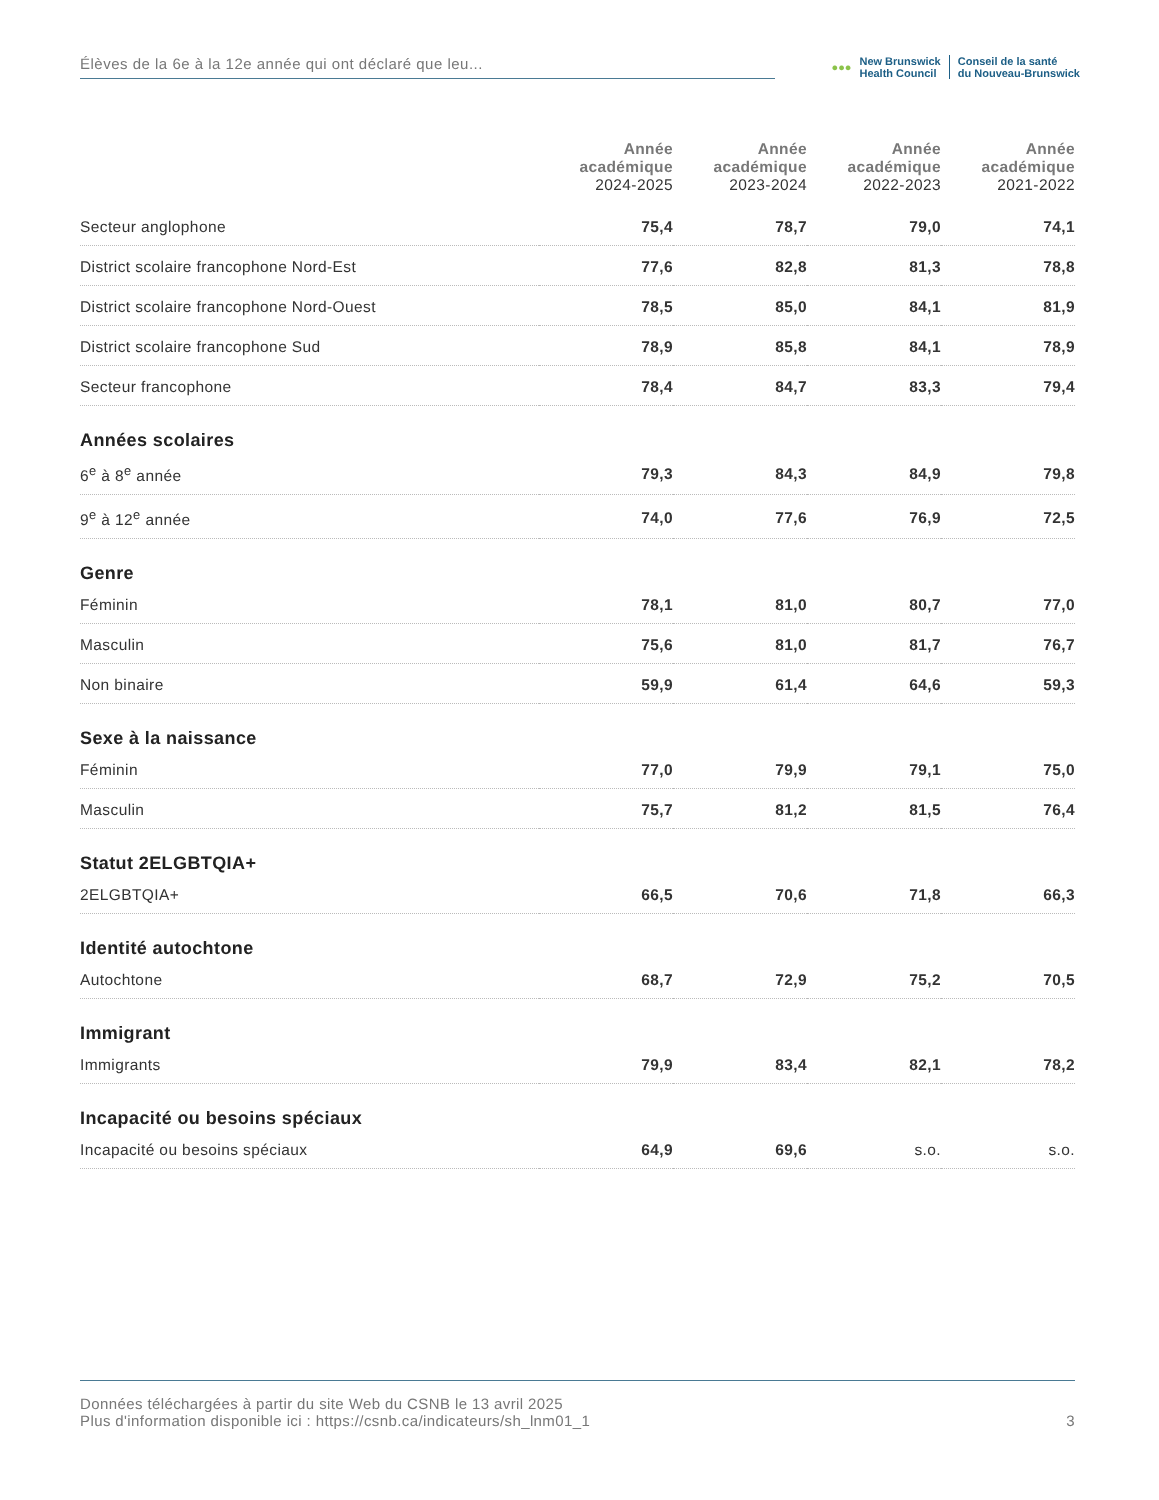Élèves de la 6e à la 12e année qui ont déclaré que leu...
●●●
New Brunswick
Health Council
Conseil de la santé
du Nouveau-Brunswick
| | Année académique 2024-2025 | Année académique 2023-2024 | Année académique 2022-2023 | Année académique 2021-2022 |
| --- | --- | --- | --- | --- |
| Secteur anglophone | 75,4 | 78,7 | 79,0 | 74,1 |
| District scolaire francophone Nord-Est | 77,6 | 82,8 | 81,3 | 78,8 |
| District scolaire francophone Nord-Ouest | 78,5 | 85,0 | 84,1 | 81,9 |
| District scolaire francophone Sud | 78,9 | 85,8 | 84,1 | 78,9 |
| Secteur francophone | 78,4 | 84,7 | 83,3 | 79,4 |
| Années scolaires | | | | |
| 6<sup>e</sup> à 8<sup>e</sup> année | 79,3 | 84,3 | 84,9 | 79,8 |
| 9<sup>e</sup> à 12<sup>e</sup> année | 74,0 | 77,6 | 76,9 | 72,5 |
| Genre | | | | |
| Féminin | 78,1 | 81,0 | 80,7 | 77,0 |
| Masculin | 75,6 | 81,0 | 81,7 | 76,7 |
| Non binaire | 59,9 | 61,4 | 64,6 | 59,3 |
| Sexe à la naissance | | | | |
| Féminin | 77,0 | 79,9 | 79,1 | 75,0 |
| Masculin | 75,7 | 81,2 | 81,5 | 76,4 |
| Statut 2ELGBTQIA+ | | | | |
| 2ELGBTQIA+ | 66,5 | 70,6 | 71,8 | 66,3 |
| Identité autochtone | | | | |
| Autochtone | 68,7 | 72,9 | 75,2 | 70,5 |
| Immigrant | | | | |
| Immigrants | 79,9 | 83,4 | 82,1 | 78,2 |
| Incapacité ou besoins spéciaux | | | | |
| Incapacité ou besoins spéciaux | 64,9 | 69,6 | s.o. | s.o. |
Données téléchargées à partir du site Web du CSNB le 13 avril 2025
Plus d'information disponible ici : https://csnb.ca/indicateurs/sh_lnm01_1
3